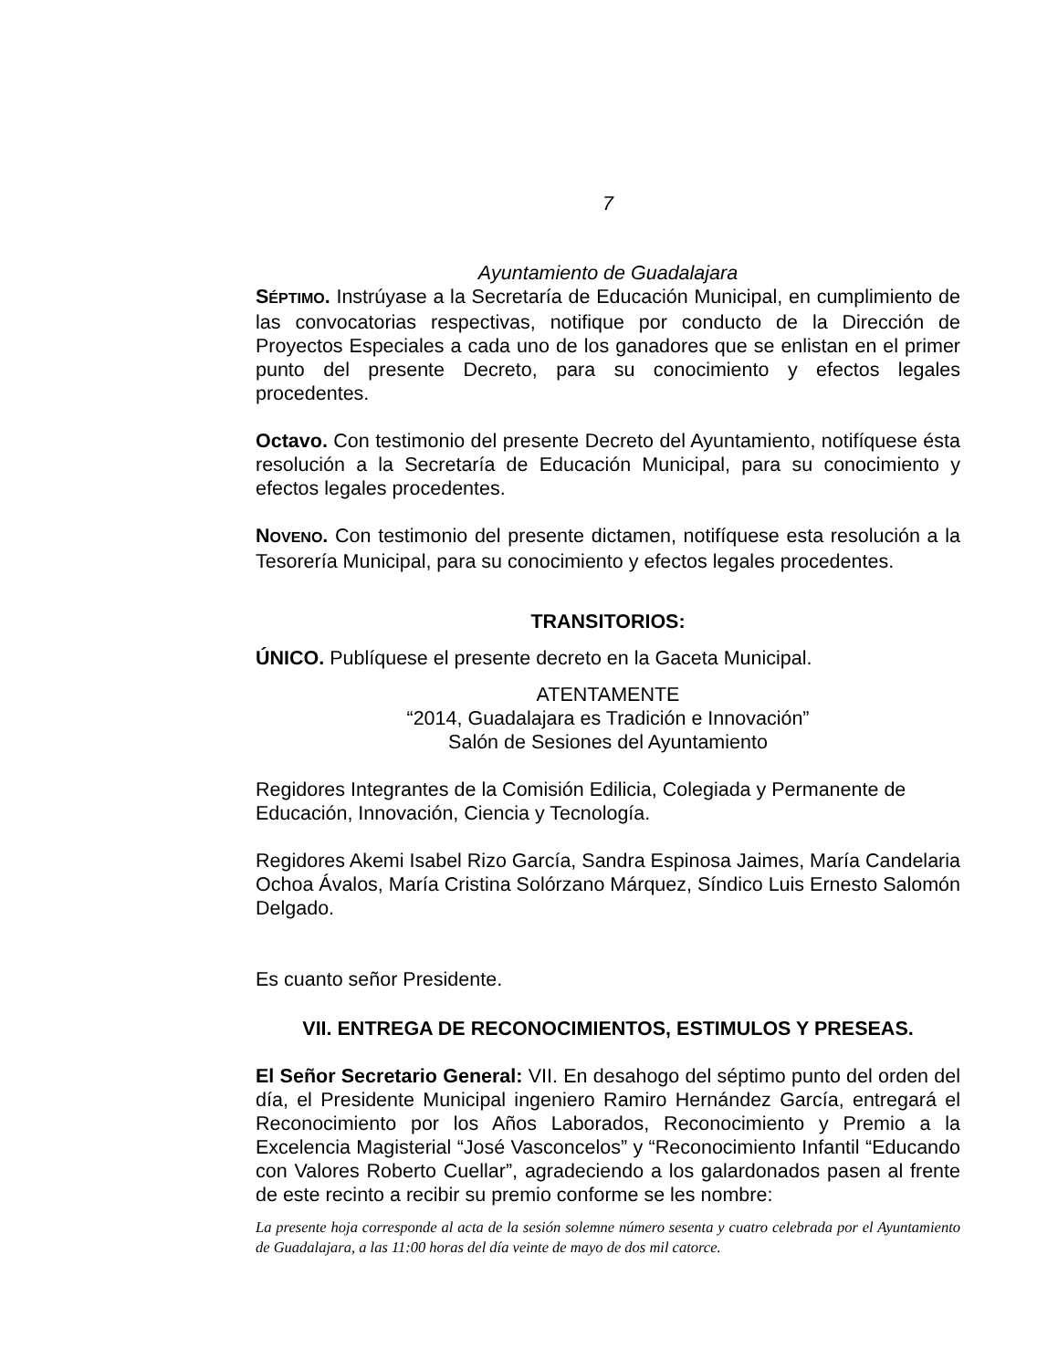7
Ayuntamiento de Guadalajara
SÉPTIMO. Instrúyase a la Secretaría de Educación Municipal, en cumplimiento de las convocatorias respectivas, notifique por conducto de la Dirección de Proyectos Especiales a cada uno de los ganadores que se enlistan en el primer punto del presente Decreto, para su conocimiento y efectos legales procedentes.
Octavo. Con testimonio del presente Decreto del Ayuntamiento, notifíquese ésta resolución a la Secretaría de Educación Municipal, para su conocimiento y efectos legales procedentes.
NOVENO. Con testimonio del presente dictamen, notifíquese esta resolución a la Tesorería Municipal, para su conocimiento y efectos legales procedentes.
TRANSITORIOS:
ÚNICO. Publíquese el presente decreto en la Gaceta Municipal.
ATENTAMENTE
“2014, Guadalajara es Tradición e Innovación”
Salón de Sesiones del Ayuntamiento
Regidores Integrantes de la Comisión Edilicia, Colegiada y Permanente de Educación, Innovación, Ciencia y Tecnología.
Regidores Akemi Isabel Rizo García, Sandra Espinosa Jaimes, María Candelaria Ochoa Ávalos, María Cristina Solórzano Márquez, Síndico Luis Ernesto Salomón Delgado.
Es cuanto señor Presidente.
VII. ENTREGA DE RECONOCIMIENTOS, ESTIMULOS Y PRESEAS.
El Señor Secretario General: VII. En desahogo del séptimo punto del orden del día, el Presidente Municipal ingeniero Ramiro Hernández García, entregará el Reconocimiento por los Años Laborados, Reconocimiento y Premio a la Excelencia Magisterial “José Vasconcelos” y “Reconocimiento Infantil “Educando con Valores Roberto Cuellar”, agradeciendo a los galardonados pasen al frente de este recinto a recibir su premio conforme se les nombre:
La presente hoja corresponde al acta de la sesión solemne número sesenta y cuatro celebrada por el Ayuntamiento de Guadalajara, a las 11:00 horas del día veinte de mayo de dos mil catorce.